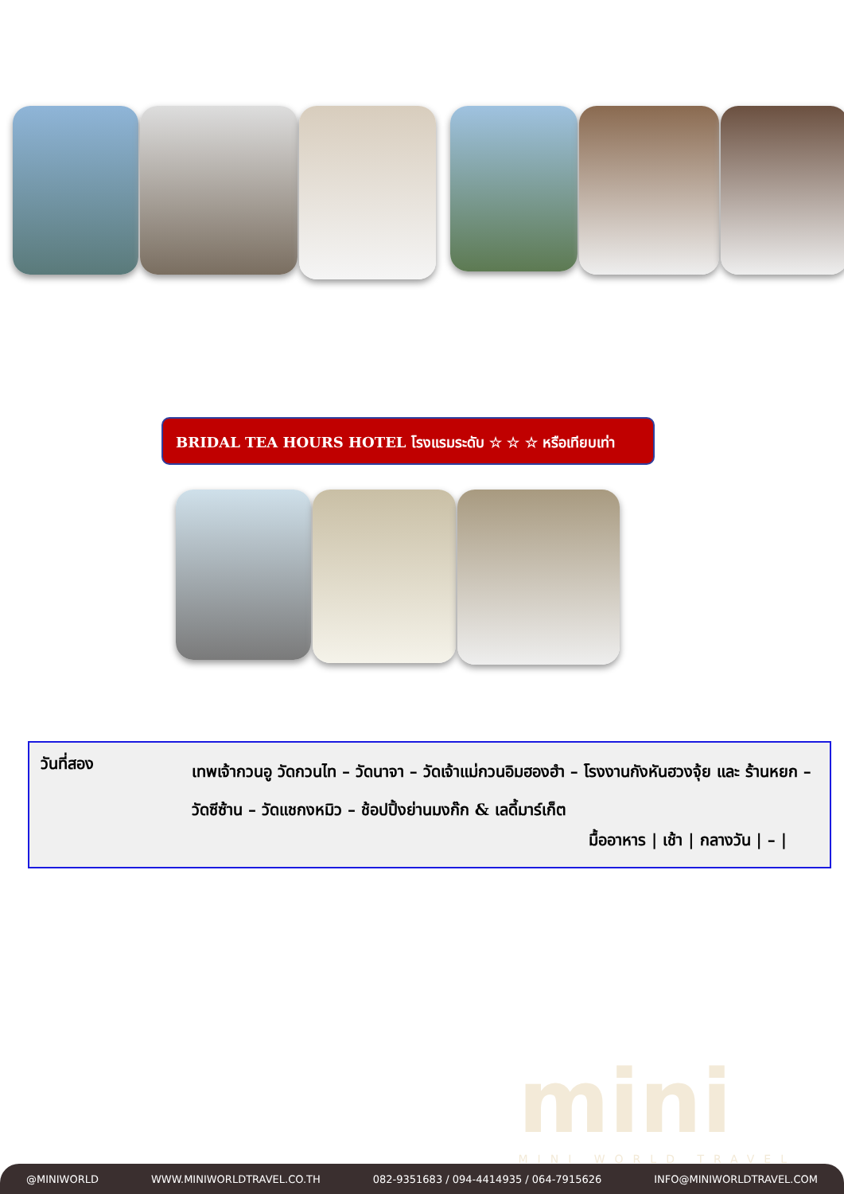BRIDAL TEA HOURS HOTEL โรงแรมระดับ ☆ ☆ ☆ หรือเทียบเท่า
วันที่สอง
เทพเจ้ากวนอู วัดกวนไท – วัดนาจา – วัดเจ้าแม่กวนอิมฮองฮำ – โรงงานกังหันฮวงจุ้ย และ ร้านหยก – วัดซีซ้าน – วัดแชกงหมิว – ช้อปปิ้งย่านมงก๊ก & เลดี้มาร์เก็ต
มื้ออาหาร | เช้า | กลางวัน | – |
mini
MINI WORLD TRAVEL
@MINIWORLD WWW.MINIWORLDTRAVEL.CO.TH 082-9351683 / 094-4414935 / 064-7915626 INFO@MINIWORLDTRAVEL.COM